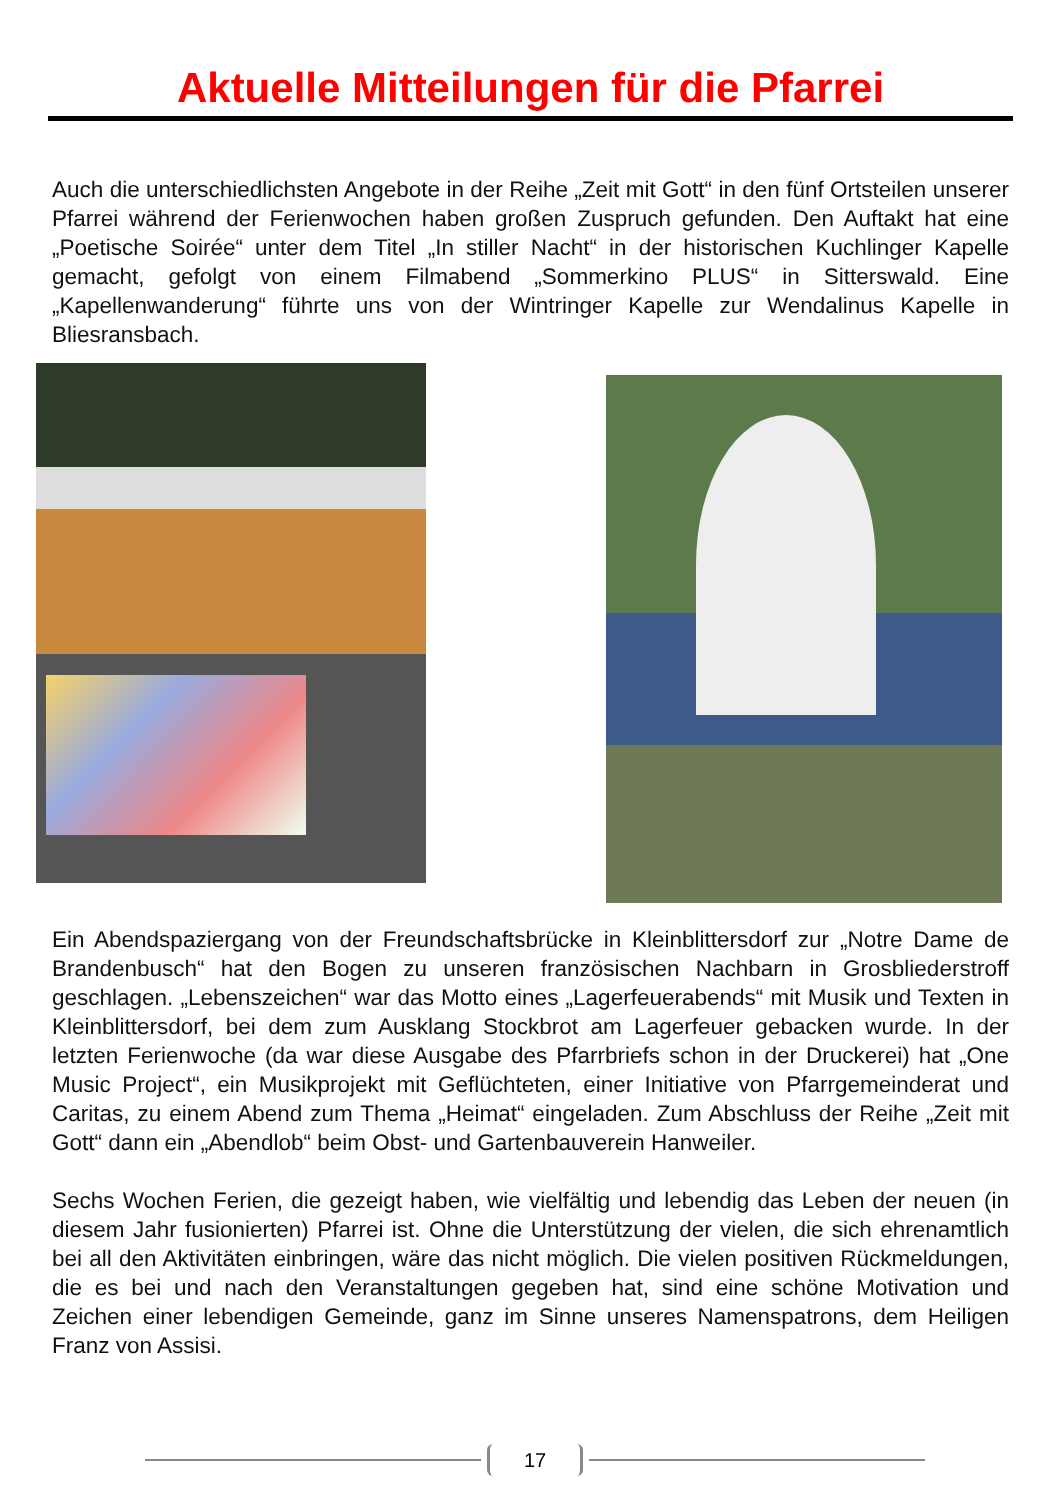Aktuelle Mitteilungen für die Pfarrei
Auch die unterschiedlichsten Angebote in der Reihe „Zeit mit Gott“ in den fünf Ortsteilen unserer Pfarrei während der Ferienwochen haben großen Zuspruch gefunden. Den Auftakt hat eine „Poetische Soirée“ unter dem Titel „In stiller Nacht“ in der historischen Kuchlinger Kapelle gemacht, gefolgt von einem Filmabend „Sommerkino PLUS“ in Sitterswald. Eine „Kapellenwanderung“ führte uns von der Wintringer Kapelle zur Wendalinus Kapelle in Bliesransbach.
Ein Abendspaziergang von der Freundschaftsbrücke in Kleinblittersdorf zur „Notre Dame de Brandenbusch“ hat den Bogen zu unseren französischen Nachbarn in Grosbliederstroff geschlagen. „Lebenszeichen“ war das Motto eines „Lagerfeuerabends“ mit Musik und Texten in Kleinblittersdorf, bei dem zum Ausklang Stockbrot am Lagerfeuer gebacken wurde. In der letzten Ferienwoche (da war diese Ausgabe des Pfarrbriefs schon in der Druckerei) hat „One Music Project“, ein Musikprojekt mit Geflüchteten, einer Initiative von Pfarrgemeinderat und Caritas, zu einem Abend zum Thema „Heimat“ eingeladen. Zum Abschluss der Reihe „Zeit mit Gott“ dann ein „Abendlob“ beim Obst- und Gartenbauverein Hanweiler.
Sechs Wochen Ferien, die gezeigt haben, wie vielfältig und lebendig das Leben der neuen (in diesem Jahr fusionierten) Pfarrei ist. Ohne die Unterstützung der vielen, die sich ehrenamtlich bei all den Aktivitäten einbringen, wäre das nicht möglich. Die vielen positiven Rückmeldungen, die es bei und nach den Veranstaltungen gegeben hat, sind eine schöne Motivation und Zeichen einer lebendigen Gemeinde, ganz im Sinne unseres Namenspatrons, dem Heiligen Franz von Assisi.
17